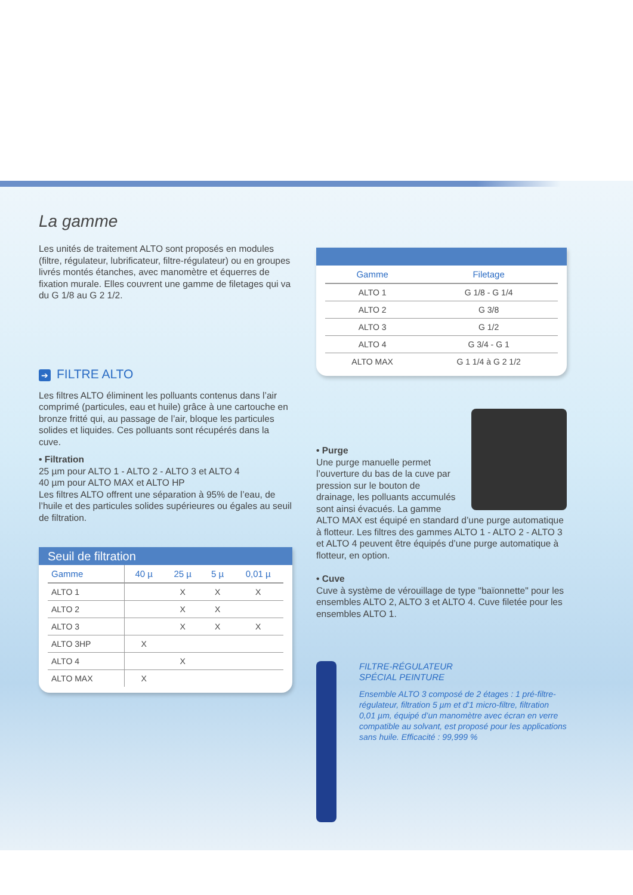La gamme
Les unités de traitement ALTO sont proposés en modules (filtre, régulateur, lubrificateur, filtre-régulateur) ou en groupes livrés montés étanches, avec manomètre et équerres de fixation murale. Elles couvrent une gamme de filetages qui va du G 1/8 au G 2 1/2.
➔ FILTRE ALTO
Les filtres ALTO éliminent les polluants contenus dans l’air comprimé (particules, eau et huile) grâce à une cartouche en bronze fritté qui, au passage de l’air, bloque les particules solides et liquides. Ces polluants sont récupérés dans la cuve.
• Filtration
25 µm pour ALTO 1 - ALTO 2 - ALTO 3 et ALTO 4
40 µm pour ALTO MAX et ALTO HP
Les filtres ALTO offrent une séparation à 95% de l’eau, de l’huile et des particules solides supérieures ou égales au seuil de filtration.
Seuil de filtration
| Gamme | 40 µ | 25 µ | 5 µ | 0,01 µ |
| --- | --- | --- | --- | --- |
| ALTO 1 | | X | X | X |
| ALTO 2 | | X | X | |
| ALTO 3 | | X | X | X |
| ALTO 3HP | X | | | |
| ALTO 4 | | X | | |
| ALTO MAX | X | | | |
| Gamme | Filetage |
| --- | --- |
| ALTO 1 | G 1/8 - G 1/4 |
| ALTO 2 | G 3/8 |
| ALTO 3 | G 1/2 |
| ALTO 4 | G 3/4 - G 1 |
| ALTO MAX | G 1 1/4 à G 2 1/2 |
• Purge
Une purge manuelle permet l’ouverture du bas de la cuve par pression sur le bouton de drainage, les polluants accumulés sont ainsi évacués. La gamme
ALTO MAX est équipé en standard d’une purge automatique à flotteur. Les filtres des gammes ALTO 1 - ALTO 2 - ALTO 3 et ALTO 4 peuvent être équipés d’une purge automatique à flotteur, en option.
• Cuve
Cuve à système de vérouillage de type "baïonnette" pour les ensembles ALTO 2, ALTO 3 et ALTO 4. Cuve filetée pour les ensembles ALTO 1.
FILTRE-RÉGULATEUR
SPÉCIAL PEINTURE
Ensemble ALTO 3 composé de 2 étages : 1 pré-filtre-régulateur, filtration 5 µm et d'1 micro-filtre, filtration 0,01 µm, équipé d’un manomètre avec écran en verre compatible au solvant, est proposé pour les applications sans huile. Efficacité : 99,999 %